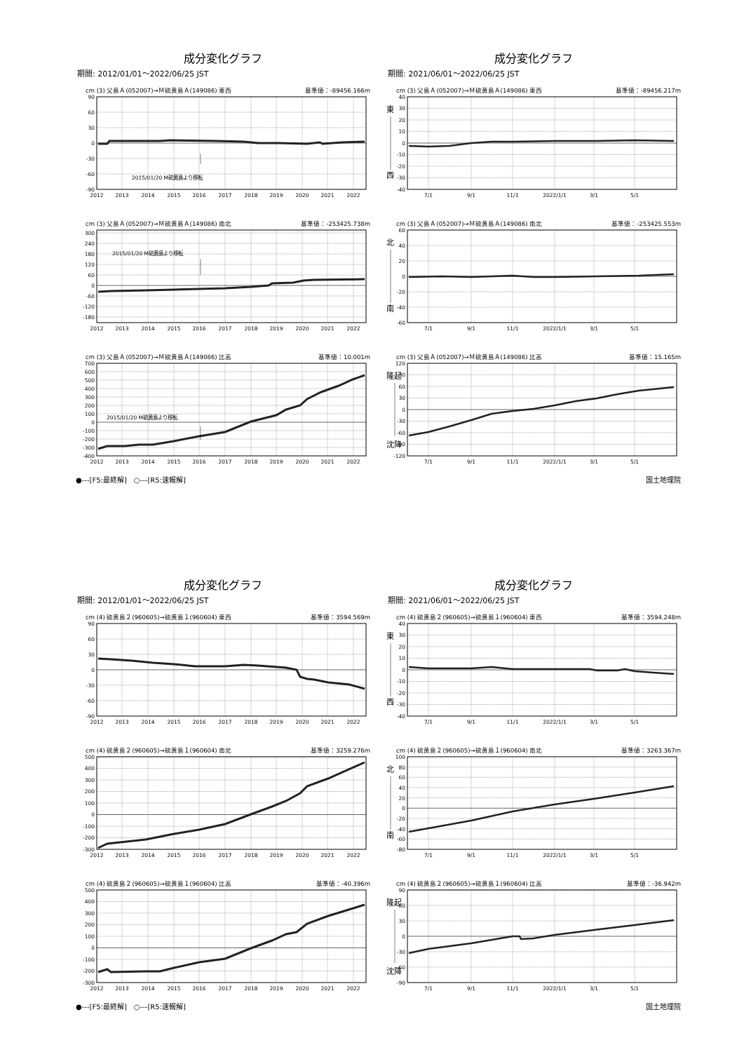成分変化グラフ
期間: 2012/01/01～2022/06/25 JST
cm (3) 父島Ａ(052007)→Ｍ硫黄島Ａ(149086) 東西 基準値：-89456.166m
90
60
30
0
-30
-60
-90
2015/01/20 M硫黄島より移転
2012
2013
2014
2015
2016
2017
2018
2019
2020
2021
2022
cm (3) 父島Ａ(052007)→Ｍ硫黄島Ａ(149086) 南北 基準値：-253425.738m
300
240
180
120
60
0
-60
-120
-180
2015/01/20 M硫黄島より移転
2012
2013
2014
2015
2016
2017
2018
2019
2020
2021
2022
cm (3) 父島Ａ(052007)→Ｍ硫黄島Ａ(149086) 比高 基準値：10.001m
700
600
500
400
300
200
100
0
-100
-200
-300
-400
2015/01/20 M硫黄島より移転
2012
2013
2014
2015
2016
2017
2018
2019
2020
2021
2022
成分変化グラフ
期間: 2021/06/01～2022/06/25 JST
cm (3) 父島Ａ(052007)→Ｍ硫黄島Ａ(149086) 東西 基準値：-89456.217m
東
西
40
30
20
10
0
-10
-20
-30
-40
7/1
9/1
11/1
2022/1/1
3/1
5/1
cm (3) 父島Ａ(052007)→Ｍ硫黄島Ａ(149086) 南北 基準値：-253425.553m
北
南
60
40
20
0
-20
-40
-60
7/1
9/1
11/1
2022/1/1
3/1
5/1
cm (3) 父島Ａ(052007)→Ｍ硫黄島Ａ(149086) 比高 基準値：15.165m
隆起
沈降
120
90
60
30
0
-30
-60
-90
-120
7/1
9/1
11/1
2022/1/1
3/1
5/1
●---[F5:最終解]　○---[R5:速報解] 国土地理院
成分変化グラフ
期間: 2012/01/01～2022/06/25 JST
cm (4) 硫黄島２(960605)→硫黄島１(960604) 東西 基準値：3594.569m
90
60
30
0
-30
-60
-90
2012
2013
2014
2015
2016
2017
2018
2019
2020
2021
2022
cm (4) 硫黄島２(960605)→硫黄島１(960604) 南北 基準値：3259.276m
500
400
300
200
100
0
-100
-200
-300
2012
2013
2014
2015
2016
2017
2018
2019
2020
2021
2022
cm (4) 硫黄島２(960605)→硫黄島１(960604) 比高 基準値：-40.396m
500
400
300
200
100
0
-100
-200
-300
2012
2013
2014
2015
2016
2017
2018
2019
2020
2021
2022
成分変化グラフ
期間: 2021/06/01～2022/06/25 JST
cm (4) 硫黄島２(960605)→硫黄島１(960604) 東西 基準値：3594.248m
東
西
40
30
20
10
0
-10
-20
-30
-40
7/1
9/1
11/1
2022/1/1
3/1
5/1
cm (4) 硫黄島２(960605)→硫黄島１(960604) 南北 基準値：3263.367m
北
南
100
80
60
40
20
0
-20
-40
-60
-80
7/1
9/1
11/1
2022/1/1
3/1
5/1
cm (4) 硫黄島２(960605)→硫黄島１(960604) 比高 基準値：-36.942m
隆起
沈降
90
60
30
0
-30
-60
-90
7/1
9/1
11/1
2022/1/1
3/1
5/1
●---[F5:最終解]　○---[R5:速報解] 国土地理院